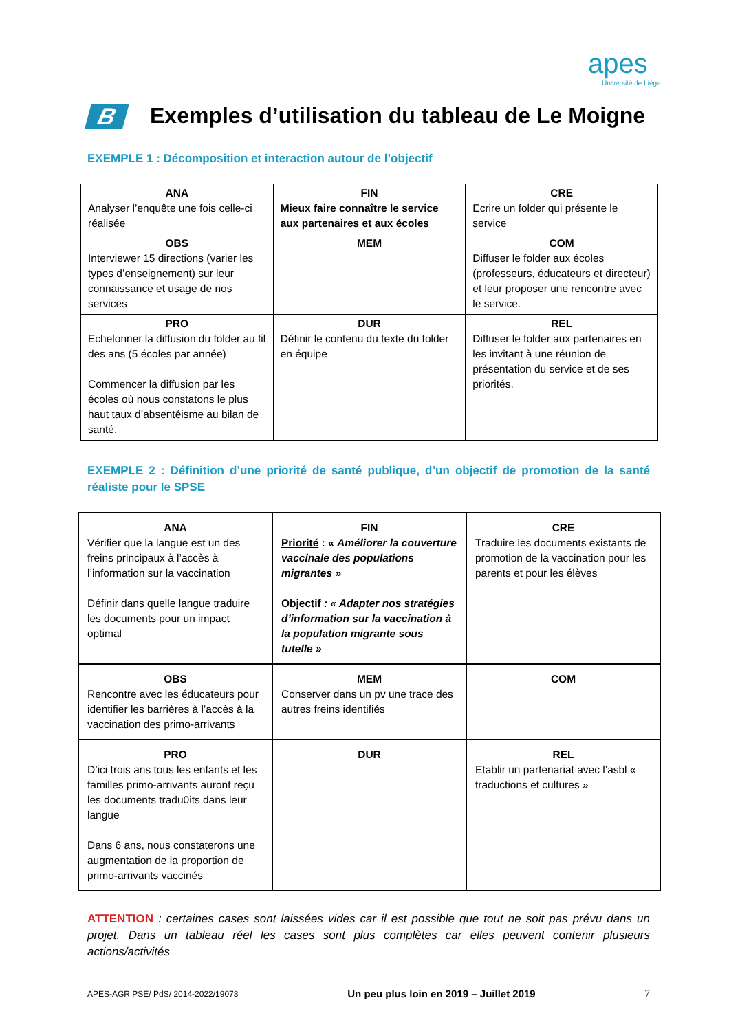apes
Université de Liège
B Exemples d’utilisation du tableau de Le Moigne
EXEMPLE 1 : Décomposition et interaction autour de l’objectif
| ANA Analyser l’enquête une fois celle-ci réalisée | FIN Mieux faire connaître le service aux partenaires et aux écoles | CRE Ecrire un folder qui présente le service |
| OBS Interviewer 15 directions (varier les types d’enseignement) sur leur connaissance et usage de nos services | MEM | COM Diffuser le folder aux écoles (professeurs, éducateurs et directeur) et leur proposer une rencontre avec le service. |
| PRO Echelonner la diffusion du folder au fil des ans (5 écoles par année) Commencer la diffusion par les écoles où nous constatons le plus haut taux d’absentéisme au bilan de santé. | DUR Définir le contenu du texte du folder en équipe | REL Diffuser le folder aux partenaires en les invitant à une réunion de présentation du service et de ses priorités. |
EXEMPLE 2 : Définition d’une priorité de santé publique, d’un objectif de promotion de la santé réaliste pour le SPSE
| ANA Vérifier que la langue est un des freins principaux à l’accès à l’information sur la vaccination Définir dans quelle langue traduire les documents pour un impact optimal | FIN Priorité : « Améliorer la couverture vaccinale des populations migrantes » Objectif : « Adapter nos stratégies d’information sur la vaccination à la population migrante sous tutelle » | CRE Traduire les documents existants de promotion de la vaccination pour les parents et pour les élèves |
| OBS Rencontre avec les éducateurs pour identifier les barrières à l’accès à la vaccination des primo-arrivants | MEM Conserver dans un pv une trace des autres freins identifiés | COM |
| PRO D’ici trois ans tous les enfants et les familles primo-arrivants auront reçu les documents tradu0its dans leur langue Dans 6 ans, nous constaterons une augmentation de la proportion de primo-arrivants vaccinés | DUR | REL Etablir un partenariat avec l’asbl « traductions et cultures » |
ATTENTION : certaines cases sont laissées vides car il est possible que tout ne soit pas prévu dans un projet. Dans un tableau réel les cases sont plus complètes car elles peuvent contenir plusieurs actions/activités
APES-AGR PSE/ PdS/ 2014-2022/19073 Un peu plus loin en 2019 – Juillet 2019 7